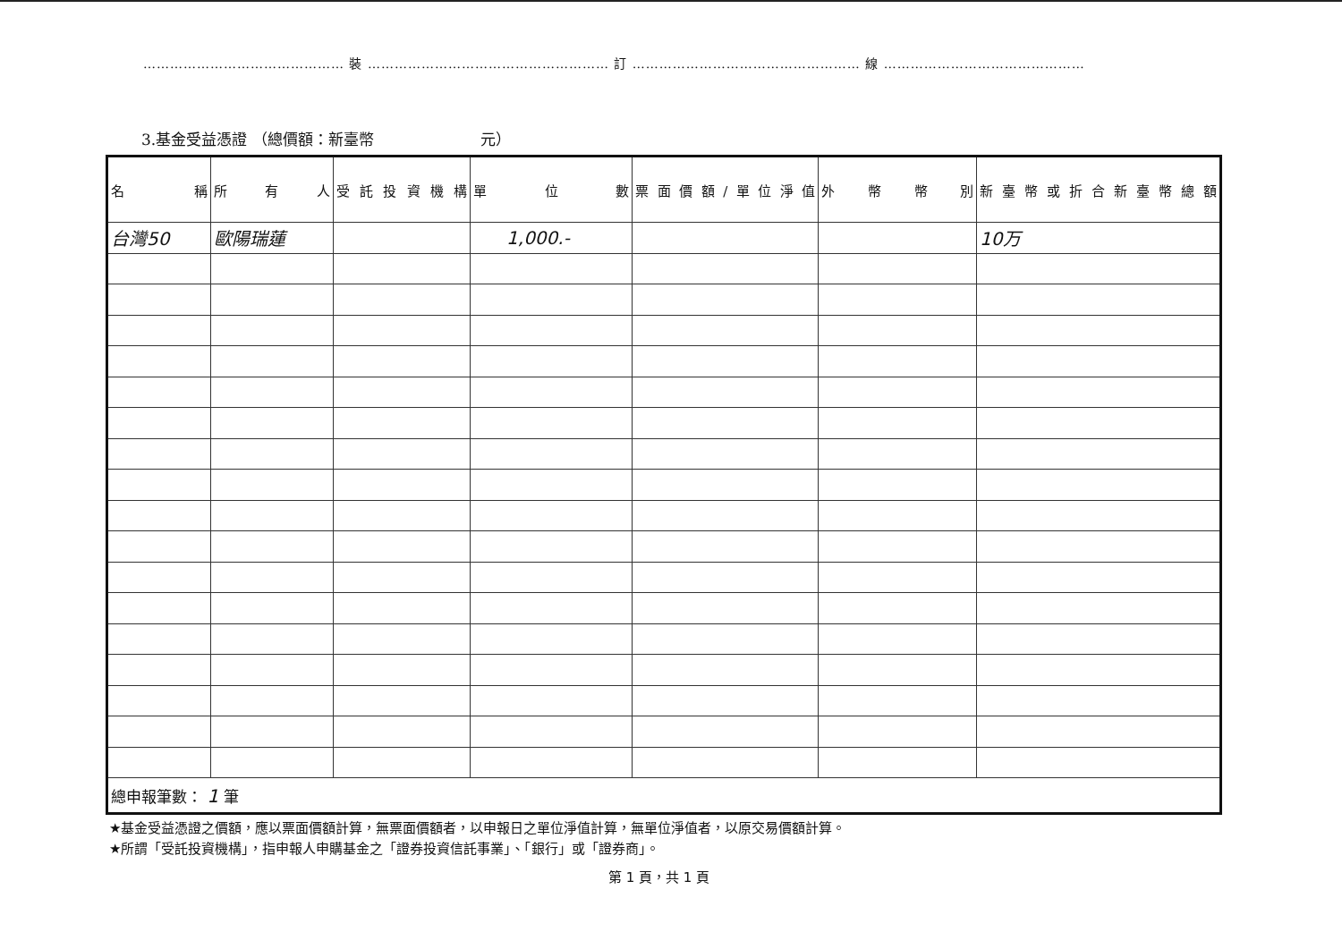……………………………………… 裝 ……………………………………………… 訂 …………………………………………… 線 ………………………………………
3.基金受益憑證 （總價額：新臺幣　　　　　　　元）
| 名 稱 | 所 有 人 | 受託投資機構 | 單 位 數 | 票面價額/單位淨值 | 外 幣 幣 別 | 新臺幣或折合新臺幣總額 |
| --- | --- | --- | --- | --- | --- | --- |
| 台灣50 | 歐陽瑞蓮 | | 1,000.- | | | 10万 |
| 總申報筆數： 1 筆 | | | | | | |
★基金受益憑證之價額，應以票面價額計算，無票面價額者，以申報日之單位淨值計算，無單位淨值者，以原交易價額計算。
★所謂「受託投資機構」，指申報人申購基金之「證券投資信託事業」、「銀行」或「證券商」。
第 1 頁，共 1 頁